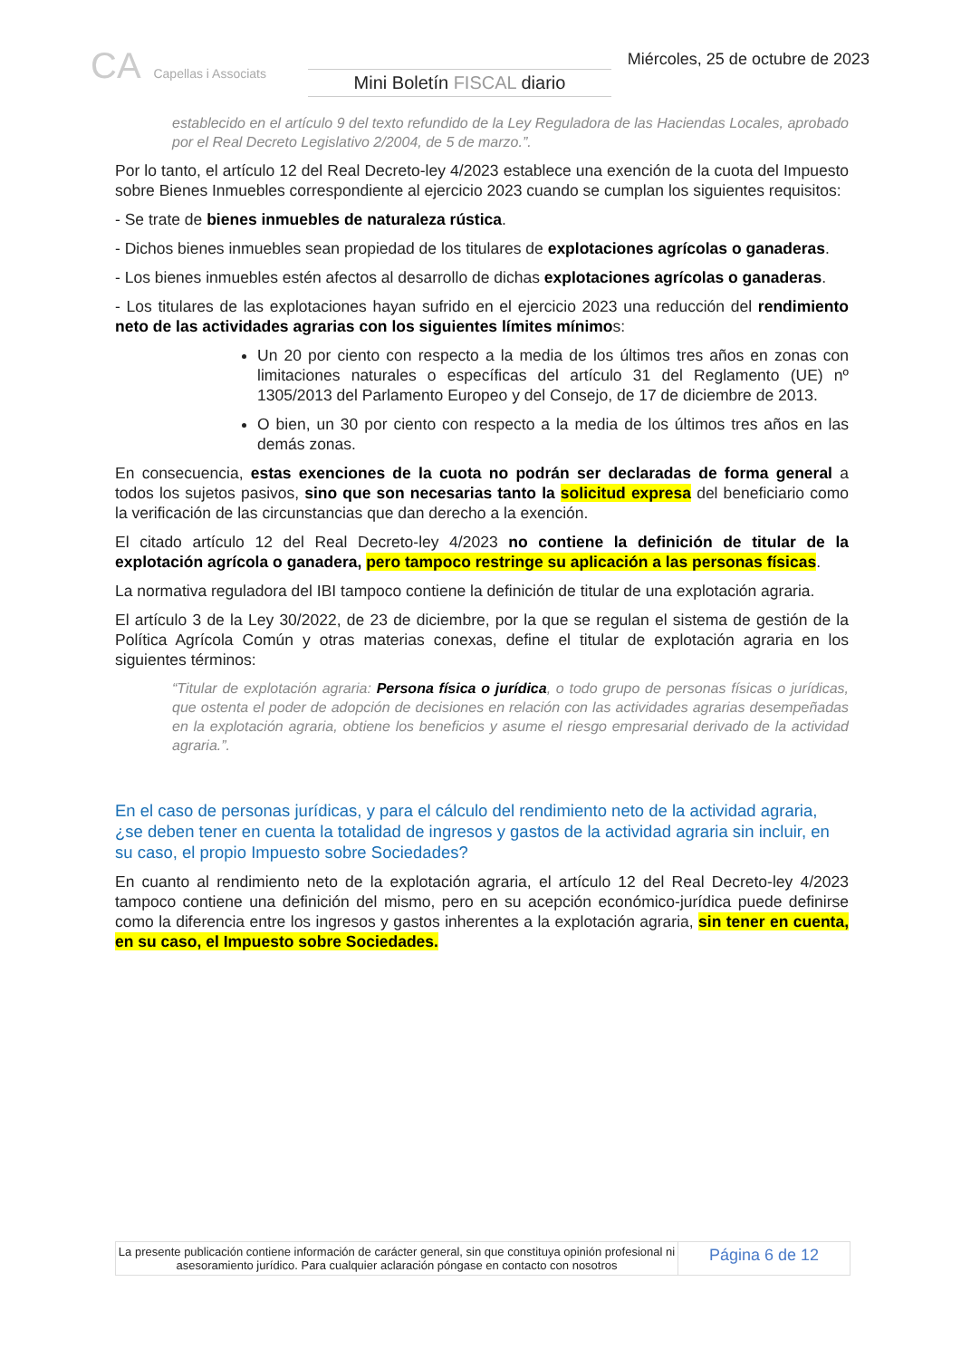CA Capellas i Associats
Mini Boletín FISCAL diario
Miércoles, 25 de octubre de 2023
establecido en el artículo 9 del texto refundido de la Ley Reguladora de las Haciendas Locales, aprobado por el Real Decreto Legislativo 2/2004, de 5 de marzo.”.
Por lo tanto, el artículo 12 del Real Decreto-ley 4/2023 establece una exención de la cuota del Impuesto sobre Bienes Inmuebles correspondiente al ejercicio 2023 cuando se cumplan los siguientes requisitos:
- Se trate de bienes inmuebles de naturaleza rústica.
- Dichos bienes inmuebles sean propiedad de los titulares de explotaciones agrícolas o ganaderas.
- Los bienes inmuebles estén afectos al desarrollo de dichas explotaciones agrícolas o ganaderas.
- Los titulares de las explotaciones hayan sufrido en el ejercicio 2023 una reducción del rendimiento neto de las actividades agrarias con los siguientes límites mínimos:
Un 20 por ciento con respecto a la media de los últimos tres años en zonas con limitaciones naturales o específicas del artículo 31 del Reglamento (UE) nº 1305/2013 del Parlamento Europeo y del Consejo, de 17 de diciembre de 2013.
O bien, un 30 por ciento con respecto a la media de los últimos tres años en las demás zonas.
En consecuencia, estas exenciones de la cuota no podrán ser declaradas de forma general a todos los sujetos pasivos, sino que son necesarias tanto la solicitud expresa del beneficiario como la verificación de las circunstancias que dan derecho a la exención.
El citado artículo 12 del Real Decreto-ley 4/2023 no contiene la definición de titular de la explotación agrícola o ganadera, pero tampoco restringe su aplicación a las personas físicas.
La normativa reguladora del IBI tampoco contiene la definición de titular de una explotación agraria.
El artículo 3 de la Ley 30/2022, de 23 de diciembre, por la que se regulan el sistema de gestión de la Política Agrícola Común y otras materias conexas, define el titular de explotación agraria en los siguientes términos:
“Titular de explotación agraria: Persona física o jurídica, o todo grupo de personas físicas o jurídicas, que ostenta el poder de adopción de decisiones en relación con las actividades agrarias desempeñadas en la explotación agraria, obtiene los beneficios y asume el riesgo empresarial derivado de la actividad agraria.”.
En el caso de personas jurídicas, y para el cálculo del rendimiento neto de la actividad agraria, ¿se deben tener en cuenta la totalidad de ingresos y gastos de la actividad agraria sin incluir, en su caso, el propio Impuesto sobre Sociedades?
En cuanto al rendimiento neto de la explotación agraria, el artículo 12 del Real Decreto-ley 4/2023 tampoco contiene una definición del mismo, pero en su acepción económico-jurídica puede definirse como la diferencia entre los ingresos y gastos inherentes a la explotación agraria, sin tener en cuenta, en su caso, el Impuesto sobre Sociedades.
La presente publicación contiene información de carácter general, sin que constituya opinión profesional ni asesoramiento jurídico. Para cualquier aclaración póngase en contacto con nosotros
Página 6 de 12